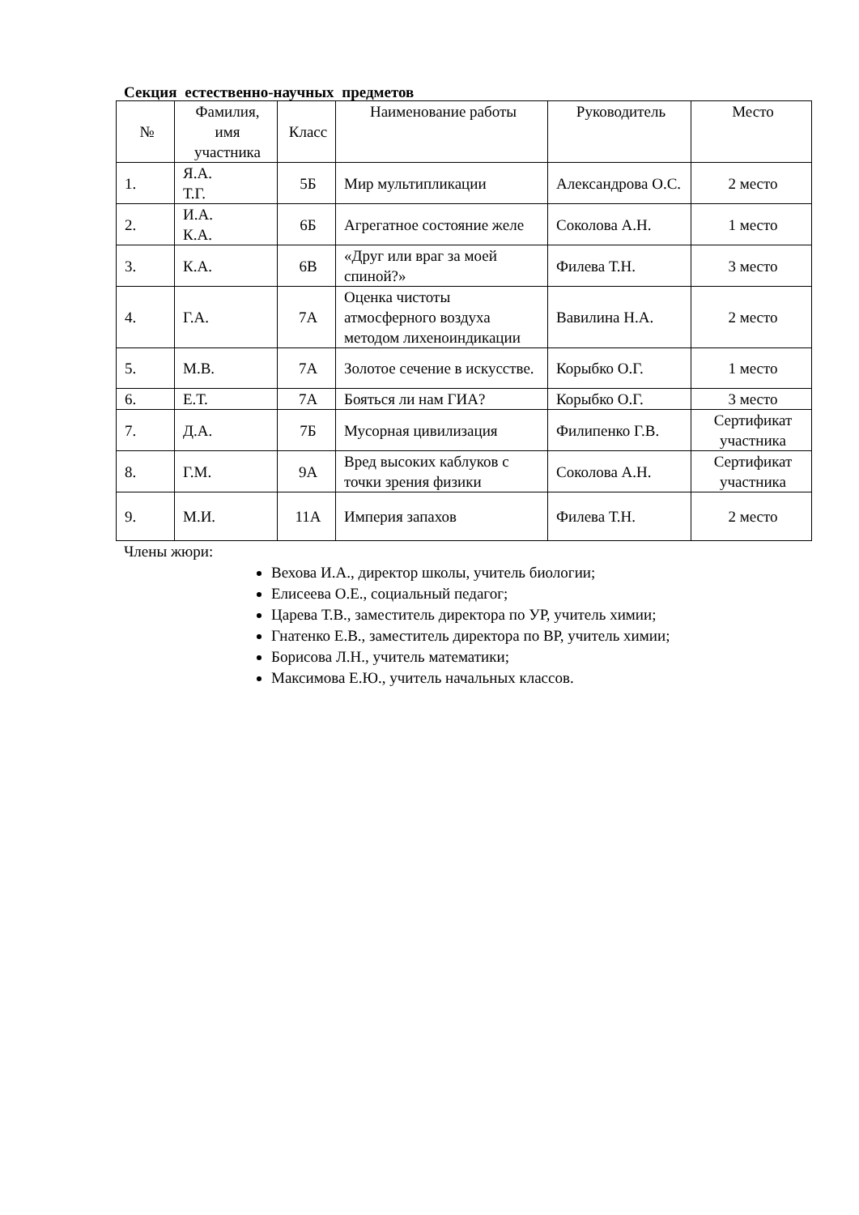Секция естественно-научных предметов
| № | Фамилия, имя участника | Класс | Наименование работы | Руководитель | Место |
| --- | --- | --- | --- | --- | --- |
| 1. | Я.А. Т.Г. | 5Б | Мир мультипликации | Александрова О.С. | 2 место |
| 2. | И.А. К.А. | 6Б | Агрегатное состояние желе | Соколова А.Н. | 1 место |
| 3. | К.А. | 6В | «Друг или враг за моей спиной?» | Филева Т.Н. | 3 место |
| 4. | Г.А. | 7А | Оценка чистоты атмосферного воздуха методом лихеноиндикации | Вавилина Н.А. | 2 место |
| 5. | М.В. | 7А | Золотое сечение в искусстве. | Корыбко О.Г. | 1 место |
| 6. | Е.Т. | 7А | Бояться ли нам ГИА? | Корыбко О.Г. | 3 место |
| 7. | Д.А. | 7Б | Мусорная цивилизация | Филипенко Г.В. | Сертификат участника |
| 8. | Г.М. | 9А | Вред высоких каблуков с точки зрения физики | Соколова А.Н. | Сертификат участника |
| 9. | М.И. | 11А | Империя запахов | Филева Т.Н. | 2 место |
Члены жюри:
Вехова И.А., директор школы, учитель биологии;
Елисеева О.Е., социальный педагог;
Царева Т.В., заместитель директора по УР, учитель химии;
Гнатенко Е.В., заместитель директора по ВР, учитель химии;
Борисова Л.Н., учитель математики;
Максимова Е.Ю., учитель начальных классов.